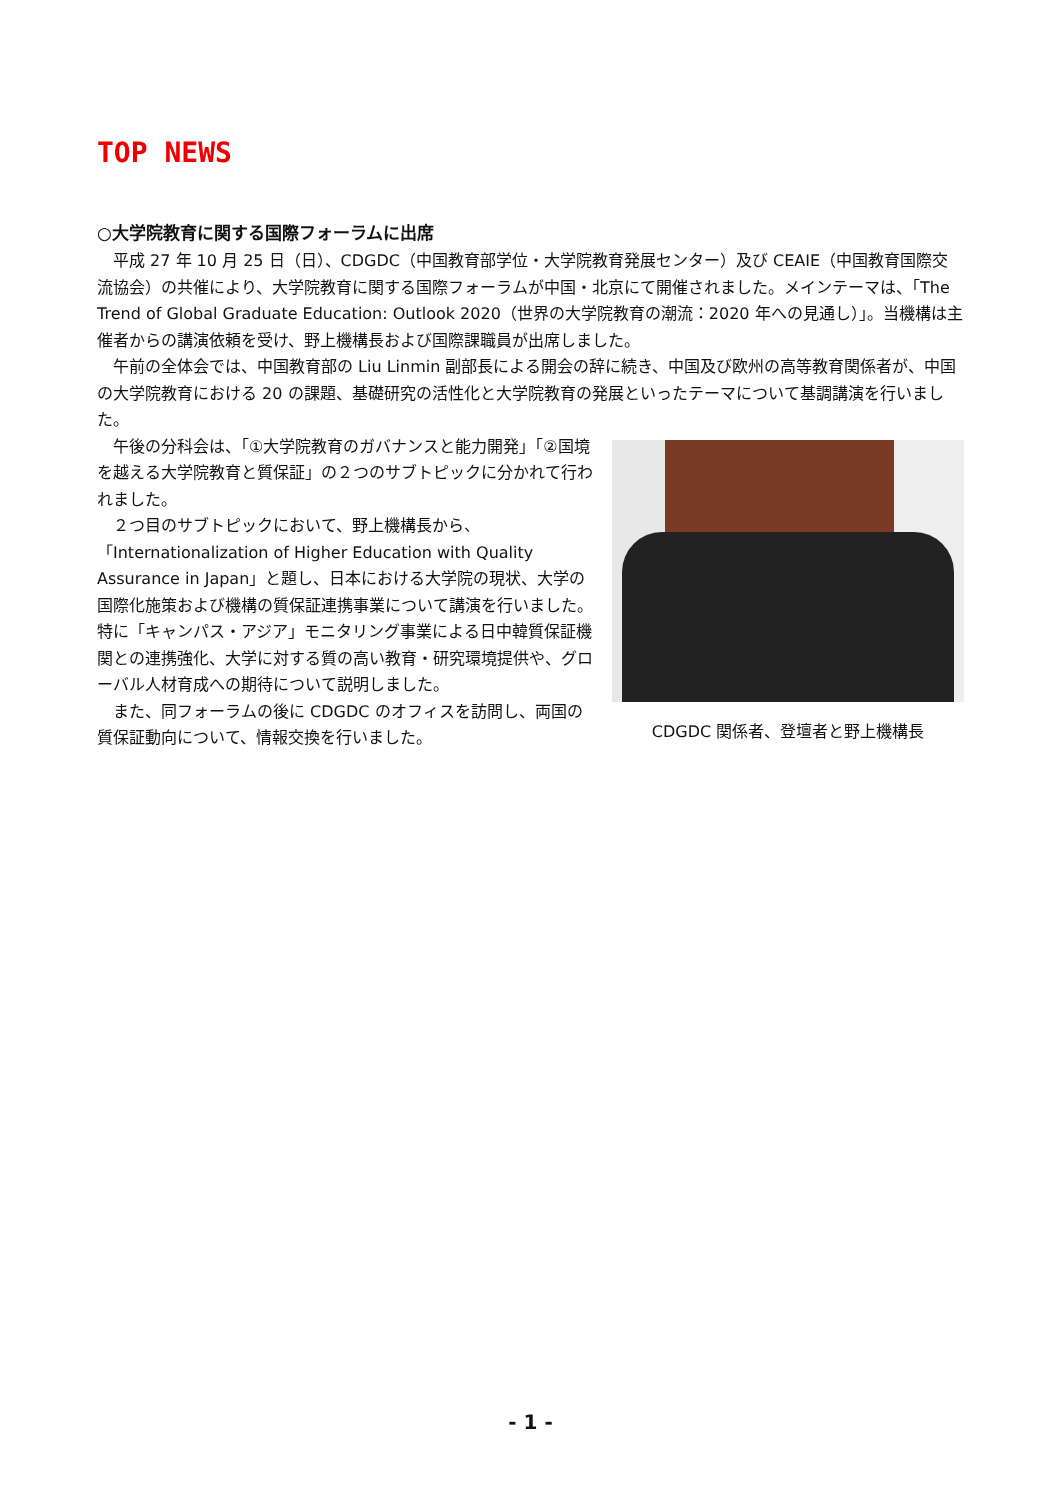TOP NEWS
○大学院教育に関する国際フォーラムに出席
平成 27 年 10 月 25 日（日）、CDGDC（中国教育部学位・大学院教育発展センター）及び CEAIE（中国教育国際交流協会）の共催により、大学院教育に関する国際フォーラムが中国・北京にて開催されました。メインテーマは、「The Trend of Global Graduate Education: Outlook 2020（世界の大学院教育の潮流：2020 年への見通し）」。当機構は主催者からの講演依頼を受け、野上機構長および国際課職員が出席しました。
午前の全体会では、中国教育部の Liu Linmin 副部長による開会の辞に続き、中国及び欧州の高等教育関係者が、中国の大学院教育における 20 の課題、基礎研究の活性化と大学院教育の発展といったテーマについて基調講演を行いました。
午後の分科会は、「①大学院教育のガバナンスと能力開発」「②国境を越える大学院教育と質保証」の２つのサブトピックに分かれて行われました。
２つ目のサブトピックにおいて、野上機構長から、「Internationalization of Higher Education with Quality Assurance in Japan」と題し、日本における大学院の現状、大学の国際化施策および機構の質保証連携事業について講演を行いました。特に「キャンパス・アジア」モニタリング事業による日中韓質保証機関との連携強化、大学に対する質の高い教育・研究環境提供や、グローバル人材育成への期待について説明しました。
また、同フォーラムの後に CDGDC のオフィスを訪問し、両国の質保証動向について、情報交換を行いました。
CDGDC 関係者、登壇者と野上機構長
- 1 -